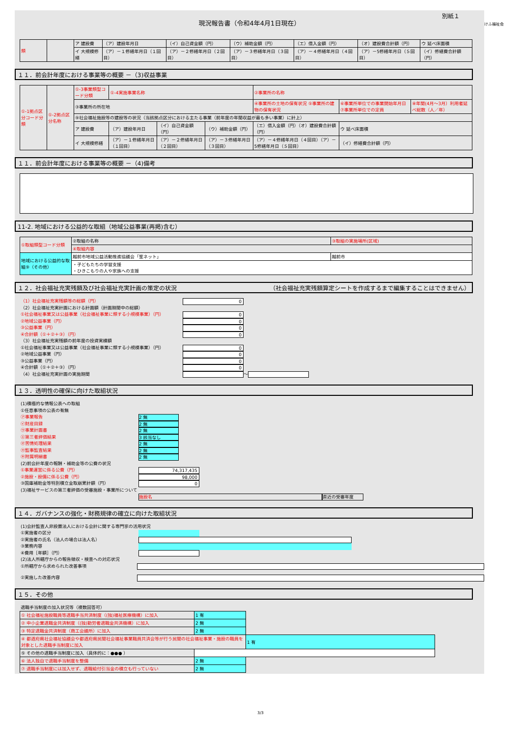別紙１
けふ福祉会
現況報告書（令和4年4月1日現在）
| 類 | | ア 建設費 | （ア）建設年月日 | （イ）自己資金額（円） | （ウ）補助金額（円） | （エ）借入金額（円） | （オ）建設費合計額（円） | ウ 延べ床面積 |
| | | イ 大規模修繕 | （ア）－１修繕年月日（１回目） | （ア）－２修繕年月日（２回目） | （ア）－３修繕年月日（３回目） | （ア）－４修繕年月日（４回目） | （ア）－5修繕年月日（５回目） | （イ）修繕費合計額（円） |
１１．前会計年度における事業等の概要 －（3)収益事業
| ①-1拠点区分コード分類 | ①-2拠点区分名称 | ①-3事業類型コード分類 | ①-4実施事業名称 | | | ②事業所の名称 | | |
| | | ③事業所の所在地 | | | | ④事業所の土地の保有状況 ⑤事業所の建物の保有状況 | ⑥事業所単位での事業開始年月日 ⑦事業所単位での定員 | ⑧年間(4月～3月）利用者延べ総数（人／年） |
| | | ⑨社会福祉施設等の建設等の状況（当該拠点区分における主たる事業（前年度の年間収益が最も多い事業）に計上） | | | | | | |
| | | ア 建設費 | （ア）建設年月日 | （イ）自己資金額（円） | （ウ）補助金額（円） | （エ）借入金額（円）（オ）建設費合計額（円） | ウ 延べ床面積 | |
| | | イ 大規模修繕 | （ア）－１修繕年月日（１回目） | （ア）－２修繕年月日（２回目） | （ア）－３修繕年月日（３回目） | （ア）－４修繕年月日（４回目）（ア）－5修繕年月日（５回目） | （イ）修繕費合計額（円） | |
１１．前会計年度における事業等の概要 －（4)備考
11-2. 地域における公益的な取組（地域公益事業(再掲)含む）
| ①取組類型コード分類 | ②取組の名称 | ③取組の実施場所(区域) |
| | ④取組内容 | |
| 地域における公益的な取組⑨（その他） | 越前市地域公益活動推進協議会「笙ネット」 | 越前市 |
| | ・子どもたちの学習支援 ・ひきこもりの人や家族への支援 | |
１２．社会福祉充実残額及び社会福祉充実計画の策定の状況 （社会福祉充実残額算定シートを作成するまで編集することはできません）
（1）社会福祉充実残額等の総額（円） 0
（2）社会福祉充実計画における計画額（計画期間中の総額）
①社会福祉事業又は公益事業（社会福祉事業に類する小規模事業）（円） 0
②地域公益事業（円） 0
③公益事業（円） 0
④合計額（①＋②＋③）（円） 0
（3）社会福祉充実残額の前年度の投資実績額
①社会福祉事業又は公益事業（社会福祉事業に類する小規模事業）（円） 0
②地域公益事業（円） 0
③公益事業（円） 0
④合計額（①＋②＋③）（円） 0
（4）社会福祉充実計画の実施期間 ～
１３．透明性の確保に向けた取組状況
(1)積極的な情報公表への取組
①任意事項の公表の有無
㋐事業報告 2 無
㋑財産目録 2 無
㋒事業計画書 2 無
㋓第三者評価結果 3 該当なし
㋔苦情処理結果 2 無
㋕監事監査結果 2 無
㋖附属明細書 2 無
(2)前会計年度の報酬・補助金等の公費の状況
①事業運営に係る公費（円） 74,317,435
②施設・設備に係る公費（円） 98,000
③国庫補助金等特別積立金取崩累計額（円） 0
(3)福祉サービスの第三者評価の受審施設・事業所について
施設名 直近の受審年度
１４．ガバナンスの強化・財務規律の確立に向けた取組状況
(1)会計監査人非設置法人における会計に関する専門家の活用状況
①実施者の区分
②実施者の氏名（法人の場合は法人名）
③業務内容
④費用［年額］（円）
(2)法人所轄庁からの報告徴収・検査への対応状況
①所轄庁から求められた改善事項
②実施した改善内容
１５．その他
退職手当制度の加入状況等（複数回答可）
| ① 社会福祉施設職員等退職手当共済制度（(独)福祉医療機構）に加入 | 1 有 | |
| ② 中小企業退職金共済制度（(独)勤労者退職金共済機構）に加入 | 2 無 | |
| ③ 特定退職金共済制度（商工会議所）に加入 | 2 無 | |
| ④ 都道府県社会福祉協議会や都道府県民間社会福祉事業職員共済会等が行う民間の社会福祉事業・施設の職員を対象とした退職手当制度に加入 | | 1 有 |
| ⑤ その他の退職手当制度に加入（具体的に：●●● ） | | |
| ⑥ 法人独自で退職手当制度を整備 | 2 無 | |
| ⑦ 退職手当制度には加入せず、退職給付引当金の積立も行っていない | 2 無 | |
3/3